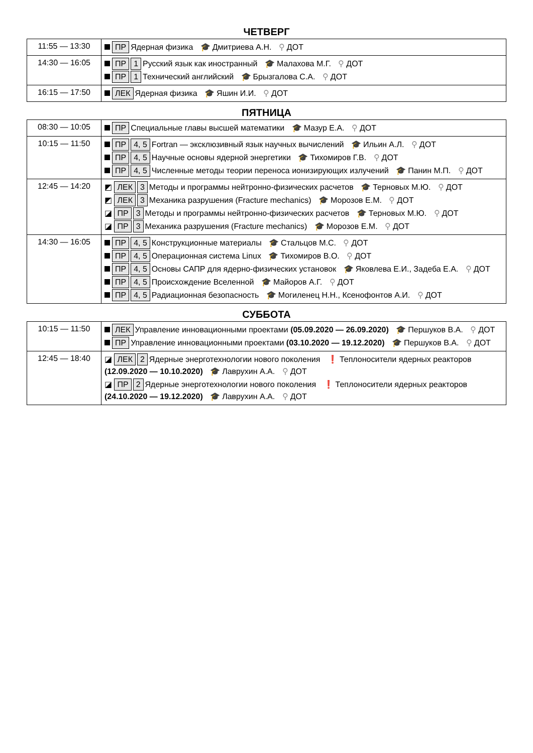ЧЕТВЕРГ
| 11:55 — 13:30 | ПР Ядерная физика 🎓 Дмитриева А.Н. ⚲ ДОТ |
| 14:30 — 16:05 | ПР 1 Русский язык как иностранный 🎓 Малахова М.Г. ⚲ ДОТ ПР 1 Технический английский 🎓 Брызгалова С.А. ⚲ ДОТ |
| 16:15 — 17:50 | ЛЕК Ядерная физика 🎓 Яшин И.И. ⚲ ДОТ |
ПЯТНИЦА
| 08:30 — 10:05 | ПР Специальные главы высшей математики 🎓 Мазур Е.А. ⚲ ДОТ |
| 10:15 — 11:50 | ПР 4, 5 Fortran — эксклюзивный язык научных вычислений 🎓 Ильин А.Л. ⚲ ДОТ ПР 4, 5 Научные основы ядерной энергетики 🎓 Тихомиров Г.В. ⚲ ДОТ ПР 4, 5 Численные методы теории переноса ионизирующих излучений 🎓 Панин М.П. ⚲ ДОТ |
| 12:45 — 14:20 | ◩ ЛЕК 3 Методы и программы нейтронно-физических расчетов 🎓 Терновых М.Ю. ⚲ ДОТ ◩ ЛЕК 3 Механика разрушения (Fracture mechanics) 🎓 Морозов Е.М. ⚲ ДОТ ◪ ПР 3 Методы и программы нейтронно-физических расчетов 🎓 Терновых М.Ю. ⚲ ДОТ ◪ ПР 3 Механика разрушения (Fracture mechanics) 🎓 Морозов Е.М. ⚲ ДОТ |
| 14:30 — 16:05 | ПР 4, 5 Конструкционные материалы 🎓 Стальцов М.С. ⚲ ДОТ ПР 4, 5 Операционная система Linux 🎓 Тихомиров В.О. ⚲ ДОТ ПР 4, 5 Основы САПР для ядерно-физических установок 🎓 Яковлева Е.И., Задеба Е.А. ⚲ ДОТ ПР 4, 5 Происхождение Вселенной 🎓 Майоров А.Г. ⚲ ДОТ ПР 4, 5 Радиационная безопасность 🎓 Могиленец Н.Н., Ксенофонтов А.И. ⚲ ДОТ |
СУББОТА
| 10:15 — 11:50 | ЛЕК Управление инновационными проектами (05.09.2020 — 26.09.2020) 🎓 Першуков В.А. ⚲ ДОТ ПР Управление инновационными проектами (03.10.2020 — 19.12.2020) 🎓 Першуков В.А. ⚲ ДОТ |
| 12:45 — 18:40 | ◪ ЛЕК 2 Ядерные энерготехнологии нового поколения ❗ Теплоносители ядерных реакторов (12.09.2020 — 10.10.2020) 🎓 Лаврухин А.А. ⚲ ДОТ ◪ ПР 2 Ядерные энерготехнологии нового поколения ❗ Теплоносители ядерных реакторов (24.10.2020 — 19.12.2020) 🎓 Лаврухин А.А. ⚲ ДОТ |